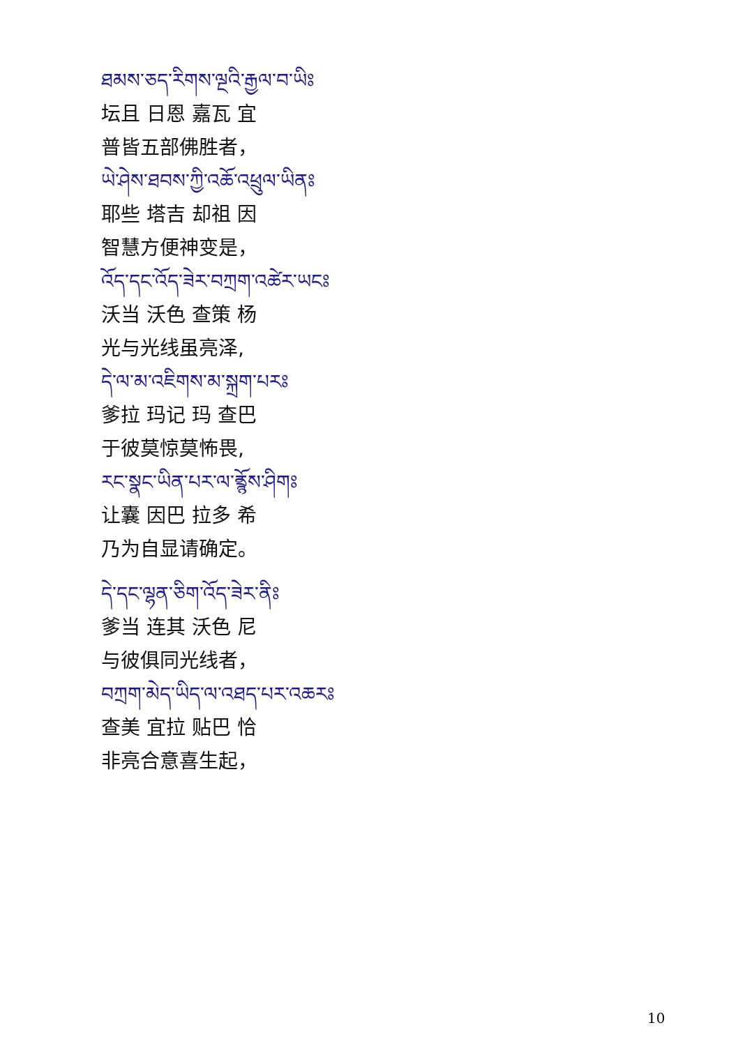ཐམས་ཅད་རིགས་ལྔའི་རྒྱལ་བ་ཡིཿ
坛且 日恩 嘉瓦 宜
普皆五部佛胜者，
ཡེ་ཤེས་ཐབས་ཀྱི་འཆོ་འཕྲུལ་ཡིནཿ
耶些 塔吉 却祖 因
智慧方便神变是，
འོད་དང་འོད་ཟེར་བཀྲག་འཚེར་ཡངཿ
沃当 沃色 查策 杨
光与光线虽亮泽,
དེ་ལ་མ་འཇིགས་མ་སྐྲག་པརཿ
爹拉 玛记 玛 查巴
于彼莫惊莫怖畏,
རང་སྣང་ཡིན་པར་ལ་ནྲྙོས་ཤིགཿ
让囊 因巴 拉多 希
乃为自显请确定。
དེ་དང་ལྷན་ཅིག་འོད་ཟེར་ནིཿ
爹当 连其 沃色 尼
与彼俱同光线者，
བཀྲག་མེད་ཡིད་ལ་འཐད་པར་འཆརཿ
查美 宜拉 贴巴 恰
非亮合意喜生起，
10